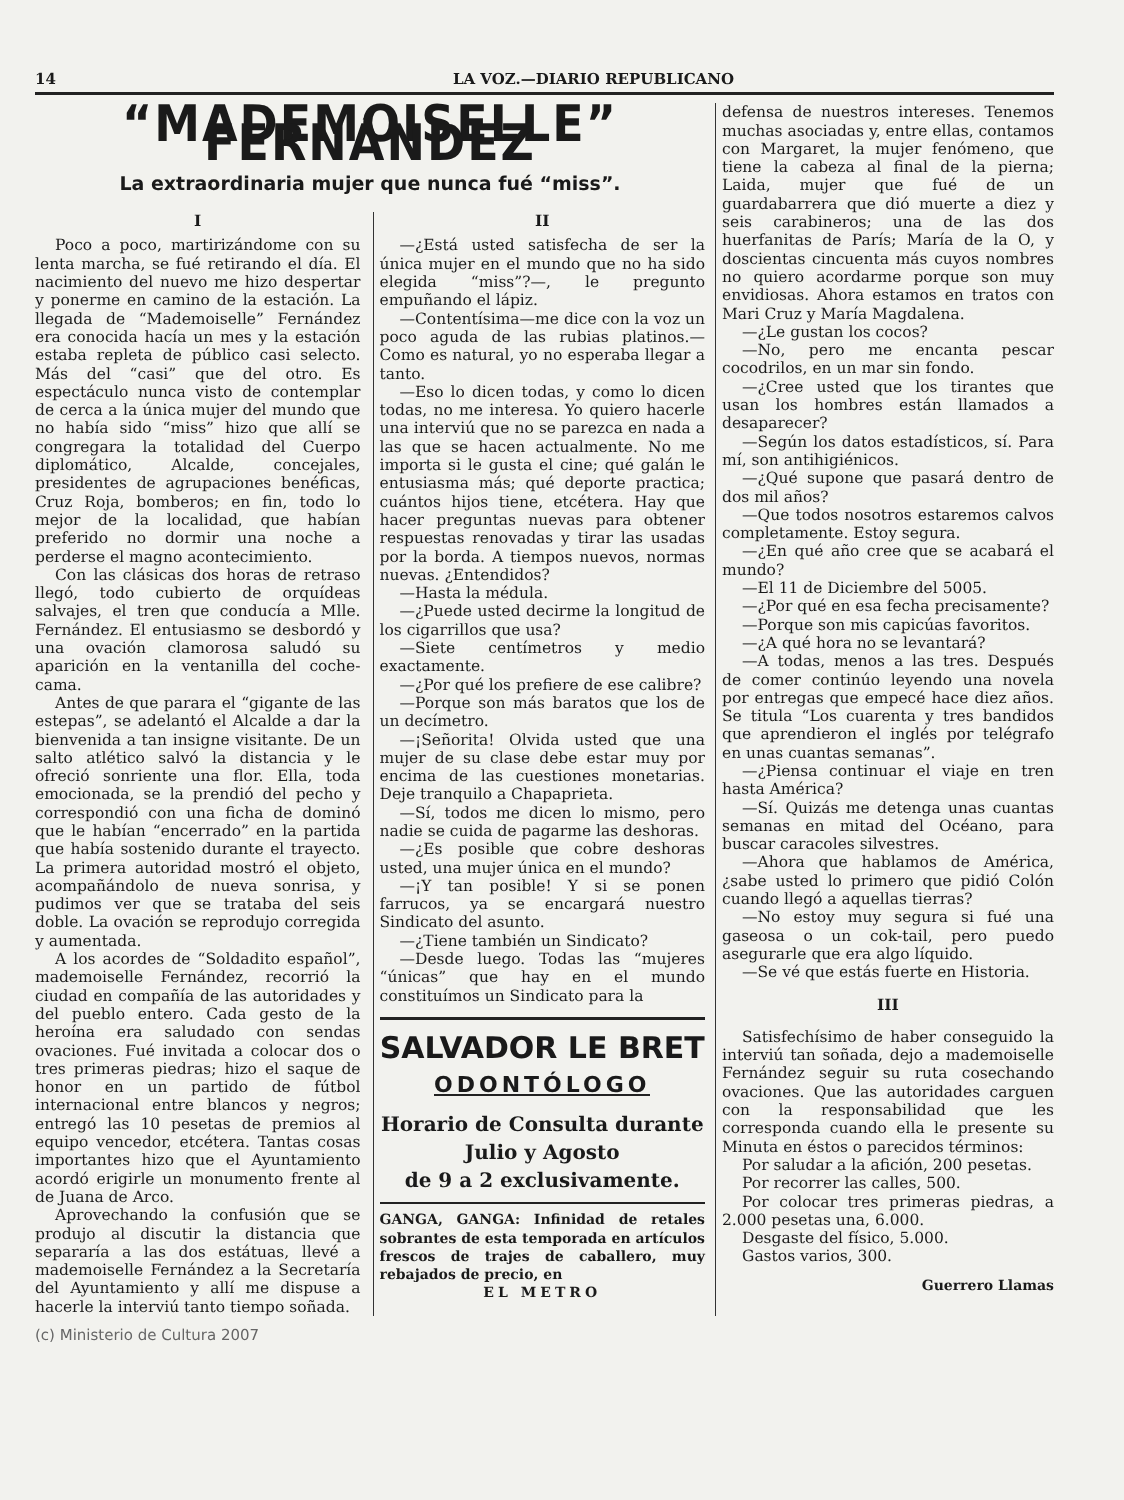14 LA VOZ.—DIARIO REPUBLICANO
“MADEMOISELLE” FERNÁNDEZ
La extraordinaria mujer que nunca fué “miss”.
I
Poco a poco, martirizándome con su lenta marcha, se fué retirando el día. El nacimiento del nuevo me hizo despertar y ponerme en camino de la estación. La llegada de “Mademoiselle” Fernández era conocida hacía un mes y la estación estaba repleta de público casi selecto. Más del “casi” que del otro. Es espectáculo nunca visto de contemplar de cerca a la única mujer del mundo que no había sido “miss” hizo que allí se congregara la totalidad del Cuerpo diplomático, Alcalde, concejales, presidentes de agrupaciones benéficas, Cruz Roja, bomberos; en fin, todo lo mejor de la localidad, que habían preferido no dormir una noche a perderse el magno acontecimiento.
Con las clásicas dos horas de retraso llegó, todo cubierto de orquídeas salvajes, el tren que conducía a Mlle. Fernández. El entusiasmo se desbordó y una ovación clamorosa saludó su aparición en la ventanilla del coche-cama.
Antes de que parara el “gigante de las estepas”, se adelantó el Alcalde a dar la bienvenida a tan insigne visitante. De un salto atlético salvó la distancia y le ofreció sonriente una flor. Ella, toda emocionada, se la prendió del pecho y correspondió con una ficha de dominó que le habían “encerrado” en la partida que había sostenido durante el trayecto. La primera autoridad mostró el objeto, acompañándolo de nueva sonrisa, y pudimos ver que se trataba del seis doble. La ovación se reprodujo corregida y aumentada.
A los acordes de “Soldadito español”, mademoiselle Fernández, recorrió la ciudad en compañía de las autoridades y del pueblo entero. Cada gesto de la heroína era saludado con sendas ovaciones. Fué invitada a colocar dos o tres primeras piedras; hizo el saque de honor en un partido de fútbol internacional entre blancos y negros; entregó las 10 pesetas de premios al equipo vencedor, etcétera. Tantas cosas importantes hizo que el Ayuntamiento acordó erigirle un monumento frente al de Juana de Arco.
Aprovechando la confusión que se produjo al discutir la distancia que separaría a las dos estátuas, llevé a mademoiselle Fernández a la Secretaría del Ayuntamiento y allí me dispuse a hacerle la interviú tanto tiempo soñada.
II
—¿Está usted satisfecha de ser la única mujer en el mundo que no ha sido elegida “miss”?—, le pregunto empuñando el lápiz.
—Contentísima—me dice con la voz un poco aguda de las rubias platinos.— Como es natural, yo no esperaba llegar a tanto.
—Eso lo dicen todas, y como lo dicen todas, no me interesa. Yo quiero hacerle una interviú que no se parezca en nada a las que se hacen actualmente. No me importa si le gusta el cine; qué galán le entusiasma más; qué deporte practica; cuántos hijos tiene, etcétera. Hay que hacer preguntas nuevas para obtener respuestas renovadas y tirar las usadas por la borda. A tiempos nuevos, normas nuevas. ¿Entendidos?
—Hasta la médula.
—¿Puede usted decirme la longitud de los cigarrillos que usa?
—Siete centímetros y medio exactamente.
—¿Por qué los prefiere de ese calibre?
—Porque son más baratos que los de un decímetro.
—¡Señorita! Olvida usted que una mujer de su clase debe estar muy por encima de las cuestiones monetarias. Deje tranquilo a Chapaprieta.
—Sí, todos me dicen lo mismo, pero nadie se cuida de pagarme las deshoras.
—¿Es posible que cobre deshoras usted, una mujer única en el mundo?
—¡Y tan posible! Y si se ponen farrucos, ya se encargará nuestro Sindicato del asunto.
—¿Tiene también un Sindicato?
—Desde luego. Todas las “mujeres “únicas” que hay en el mundo constituímos un Sindicato para la
SALVADOR LE BRET
ODONTÓLOGO
Horario de Consulta durante
Julio y Agosto
de 9 a 2 exclusivamente.
GANGA, GANGA: Infinidad de retales sobrantes de esta temporada en artículos frescos de trajes de caballero, muy rebajados de precio, en
EL METRO
defensa de nuestros intereses. Tenemos muchas asociadas y, entre ellas, contamos con Margaret, la mujer fenómeno, que tiene la cabeza al final de la pierna; Laida, mujer que fué de un guardabarrera que dió muerte a diez y seis carabineros; una de las dos huerfanitas de París; María de la O, y doscientas cincuenta más cuyos nombres no quiero acordarme porque son muy envidiosas. Ahora estamos en tratos con Mari Cruz y María Magdalena.
—¿Le gustan los cocos?
—No, pero me encanta pescar cocodrilos, en un mar sin fondo.
—¿Cree usted que los tirantes que usan los hombres están llamados a desaparecer?
—Según los datos estadísticos, sí. Para mí, son antihigiénicos.
—¿Qué supone que pasará dentro de dos mil años?
—Que todos nosotros estaremos calvos completamente. Estoy segura.
—¿En qué año cree que se acabará el mundo?
—El 11 de Diciembre del 5005.
—¿Por qué en esa fecha precisamente?
—Porque son mis capicúas favoritos.
—¿A qué hora no se levantará?
—A todas, menos a las tres. Después de comer continúo leyendo una novela por entregas que empecé hace diez años. Se titula “Los cuarenta y tres bandidos que aprendieron el inglés por telégrafo en unas cuantas semanas”.
—¿Piensa continuar el viaje en tren hasta América?
—Sí. Quizás me detenga unas cuantas semanas en mitad del Océano, para buscar caracoles silvestres.
—Ahora que hablamos de América, ¿sabe usted lo primero que pidió Colón cuando llegó a aquellas tierras?
—No estoy muy segura si fué una gaseosa o un cok-tail, pero puedo asegurarle que era algo líquido.
—Se vé que estás fuerte en Historia.
III
Satisfechísimo de haber conseguido la interviú tan soñada, dejo a mademoiselle Fernández seguir su ruta cosechando ovaciones. Que las autoridades carguen con la responsabilidad que les corresponda cuando ella le presente su Minuta en éstos o parecidos términos:
Por saludar a la afición, 200 pesetas.
Por recorrer las calles, 500.
Por colocar tres primeras piedras, a 2.000 pesetas una, 6.000.
Desgaste del físico, 5.000.
Gastos varios, 300.
Guerrero Llamas
(c) Ministerio de Cultura 2007